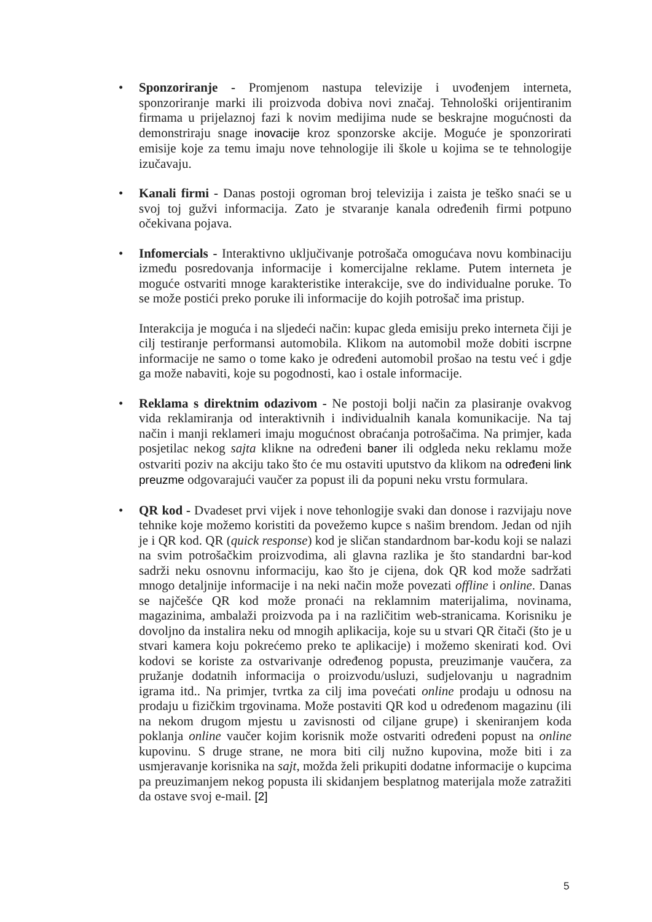• Sponzoriranje - Promjenom nastupa televizije i uvođenjem interneta, sponzoriranje marki ili proizvoda dobiva novi značaj. Tehnološki orijentiranim firmama u prijelaznoj fazi k novim medijima nude se beskrajne mogućnosti da demonstriraju snage inovacije kroz sponzorske akcije. Moguće je sponzorirati emisije koje za temu imaju nove tehnologije ili škole u kojima se te tehnologije izučavaju.
• Kanali firmi - Danas postoji ogroman broj televizija i zaista je teško snaći se u svoj toj gužvi informacija. Zato je stvaranje kanala određenih firmi potpuno očekivana pojava.
• Infomercials - Interaktivno uključivanje potrošača omogućava novu kombinaciju između posredovanja informacije i komercijalne reklame. Putem interneta je moguće ostvariti mnoge karakteristike interakcije, sve do individualne poruke. To se može postići preko poruke ili informacije do kojih potrošač ima pristup.
Interakcija je moguća i na sljedeći način: kupac gleda emisiju preko interneta čiji je cilj testiranje performansi automobila. Klikom na automobil može dobiti iscrpne informacije ne samo o tome kako je određeni automobil prošao na testu već i gdje ga može nabaviti, koje su pogodnosti, kao i ostale informacije.
• Reklama s direktnim odazivom - Ne postoji bolji način za plasiranje ovakvog vida reklamiranja od interaktivnih i individualnih kanala komunikacije. Na taj način i manji reklameri imaju mogućnost obraćanja potrošačima. Na primjer, kada posjetilac nekog sajta klikne na određeni baner ili odgleda neku reklamu može ostvariti poziv na akciju tako što će mu ostaviti uputstvo da klikom na određeni link preuzme odgovarajući vaučer za popust ili da popuni neku vrstu formulara.
• QR kod - Dvadeset prvi vijek i nove tehonlogije svaki dan donose i razvijaju nove tehnike koje možemo koristiti da povežemo kupce s našim brendom. Jedan od njih je i QR kod. QR (quick response) kod je sličan standardnom bar-kodu koji se nalazi na svim potrošačkim proizvodima, ali glavna razlika je što standardni bar-kod sadrži neku osnovnu informaciju, kao što je cijena, dok QR kod može sadržati mnogo detaljnije informacije i na neki način može povezati offline i online. Danas se najčešće QR kod može pronaći na reklamnim materijalima, novinama, magazinima, ambalaži proizvoda pa i na različitim web-stranicama. Korisniku je dovoljno da instalira neku od mnogih aplikacija, koje su u stvari QR čitači (što je u stvari kamera koju pokrećemo preko te aplikacije) i možemo skenirati kod. Ovi kodovi se koriste za ostvarivanje određenog popusta, preuzimanje vaučera, za pružanje dodatnih informacija o proizvodu/usluzi, sudjelovanju u nagradnim igrama itd.. Na primjer, tvrtka za cilj ima povećati online prodaju u odnosu na prodaju u fizičkim trgovinama. Može postaviti QR kod u određenom magazinu (ili na nekom drugom mjestu u zavisnosti od ciljane grupe) i skeniranjem koda poklanja online vaučer kojim korisnik može ostvariti određeni popust na online kupovinu. S druge strane, ne mora biti cilj nužno kupovina, može biti i za usmjeravanje korisnika na sajt, možda želi prikupiti dodatne informacije o kupcima pa preuzimanjem nekog popusta ili skidanjem besplatnog materijala može zatražiti da ostave svoj e-mail. [2]
5